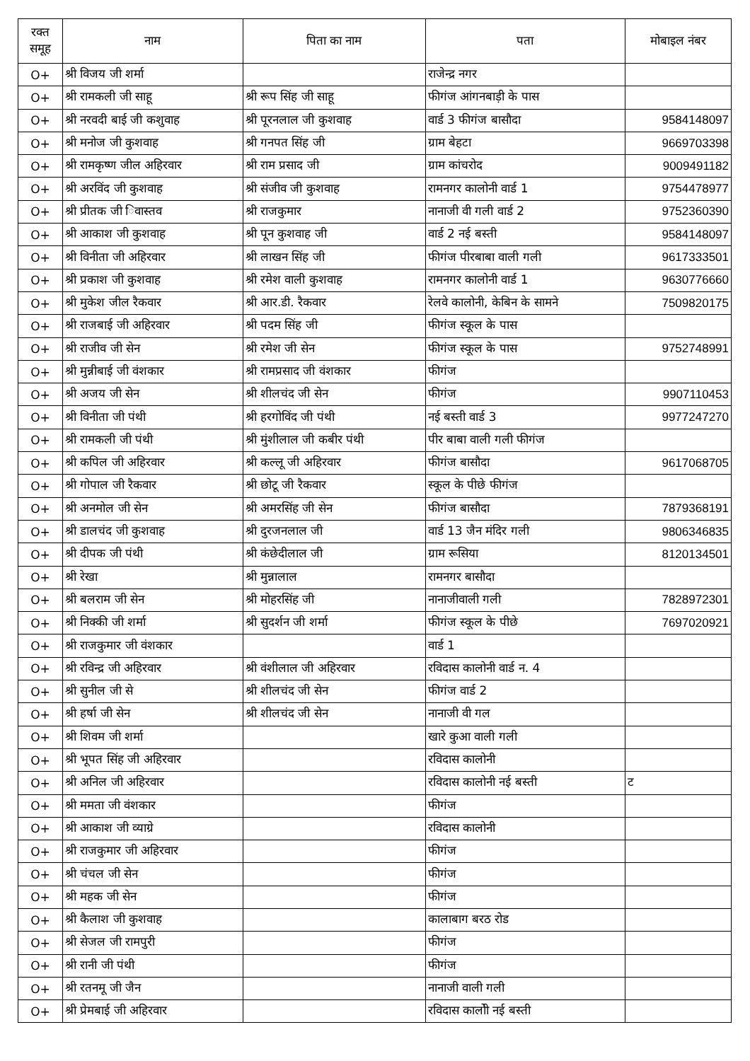| रक्त समूह | नाम | पिता का नाम | पता | मोबाइल नंबर |
| --- | --- | --- | --- | --- |
| O+ | श्री विजय जी शर्मा | | राजेन्द्र नगर | |
| O+ | श्री रामकली जी साहू | श्री रूप सिंह जी साहू | फीगंज आंगनबाड़ी के पास | |
| O+ | श्री नरवदी बाई जी कशुवाह | श्री पूरनलाल जी कुशवाह | वार्ड 3 फीगंज बासौदा | 9584148097 |
| O+ | श्री मनोज जी कुशवाह | श्री गनपत सिंह जी | ग्राम बेहटा | 9669703398 |
| O+ | श्री रामकृष्ण जील अहिरवार | श्री राम प्रसाद जी | ग्राम कांचरोद | 9009491182 |
| O+ | श्री अरविंद जी कुशवाह | श्री संजीव जी कुशवाह | रामनगर कालोनी वार्ड 1 | 9754478977 |
| O+ | श्री प्रीतक जी िवास्तव | श्री राजकुमार | नानाजी वी गली वार्ड 2 | 9752360390 |
| O+ | श्री आकाश जी कुशवाह | श्री पून कुशवाह जी | वार्ड 2 नई बस्ती | 9584148097 |
| O+ | श्री विनीता जी अहिरवार | श्री लाखन सिंह जी | फीगंज पीरबाबा वाली गली | 9617333501 |
| O+ | श्री प्रकाश जी कुशवाह | श्री रमेश वाली कुशवाह | रामनगर कालोनी वार्ड 1 | 9630776660 |
| O+ | श्री मुकेश जील रैकवार | श्री आर.डी. रैकवार | रेलवे कालोनी, केबिन के सामने | 7509820175 |
| O+ | श्री राजबाई जी अहिरवार | श्री पदम सिंह जी | फीगंज स्कूल के पास | |
| O+ | श्री राजीव जी सेन | श्री रमेश जी सेन | फीगंज स्कूल के पास | 9752748991 |
| O+ | श्री मुन्नीबाई जी वंशकार | श्री रामप्रसाद जी वंशकार | फीगंज | |
| O+ | श्री अजय जी सेन | श्री शीलचंद जी सेन | फीगंज | 9907110453 |
| O+ | श्री विनीता जी पंथी | श्री हरगोविंद जी पंथी | नई बस्ती वार्ड 3 | 9977247270 |
| O+ | श्री रामकली जी पंथी | श्री मुंशीलाल जी कबीर पंथी | पीर बाबा वाली गली फीगंज | |
| O+ | श्री कपिल जी अहिरवार | श्री कल्लू जी अहिरवार | फीगंज बासौदा | 9617068705 |
| O+ | श्री गोपाल जी रैकवार | श्री छोटू जी रैकवार | स्कूल के पीछे फीगंज | |
| O+ | श्री अनमोल जी सेन | श्री अमरसिंह जी सेन | फीगंज बासौदा | 7879368191 |
| O+ | श्री डालचंद जी कुशवाह | श्री दुरजनलाल जी | वार्ड 13 जैन मंदिर गली | 9806346835 |
| O+ | श्री दीपक जी पंथी | श्री कंछेदीलाल जी | ग्राम रूसिया | 8120134501 |
| O+ | श्री रेखा | श्री मुन्नालाल | रामनगर बासौदा | |
| O+ | श्री बलराम जी सेन | श्री मोहरसिंह जी | नानाजीवाली गली | 7828972301 |
| O+ | श्री निक्की जी शर्मा | श्री सुदर्शन जी शर्मा | फीगंज स्कूल के पीछे | 7697020921 |
| O+ | श्री राजकुमार जी वंशकार | | वार्ड 1 | |
| O+ | श्री रविन्द्र जी अहिरवार | श्री वंशीलाल जी अहिरवार | रविदास कालोनी वार्ड न. 4 | |
| O+ | श्री सुनील जी से | श्री शीलचंद जी सेन | फीगंज वार्ड 2 | |
| O+ | श्री हर्षा जी सेन | श्री शीलचंद जी सेन | नानाजी वी गल | |
| O+ | श्री शिवम जी शर्मा | | खारे कुआ वाली गली | |
| O+ | श्री भूपत सिंह जी अहिरवार | | रविदास कालोनी | |
| O+ | श्री अनिल जी अहिरवार | | रविदास कालोनी नई बस्ती | ट |
| O+ | श्री ममता जी वंशकार | | फीगंज | |
| O+ | श्री आकाश जी व्याग्रे | | रविदास कालोनी | |
| O+ | श्री राजकुमार जी अहिरवार | | फीगंज | |
| O+ | श्री चंचल जी सेन | | फीगंज | |
| O+ | श्री महक जी सेन | | फीगंज | |
| O+ | श्री कैलाश जी कुशवाह | | कालाबाग बरठ रोड | |
| O+ | श्री सेजल जी रामपुरी | | फीगंज | |
| O+ | श्री रानी जी पंथी | | फीगंज | |
| O+ | श्री रतनमू जी जैन | | नानाजी वाली गली | |
| O+ | श्री प्रेमबाई जी अहिरवार | | रविदास कालोी नई बस्ती | |